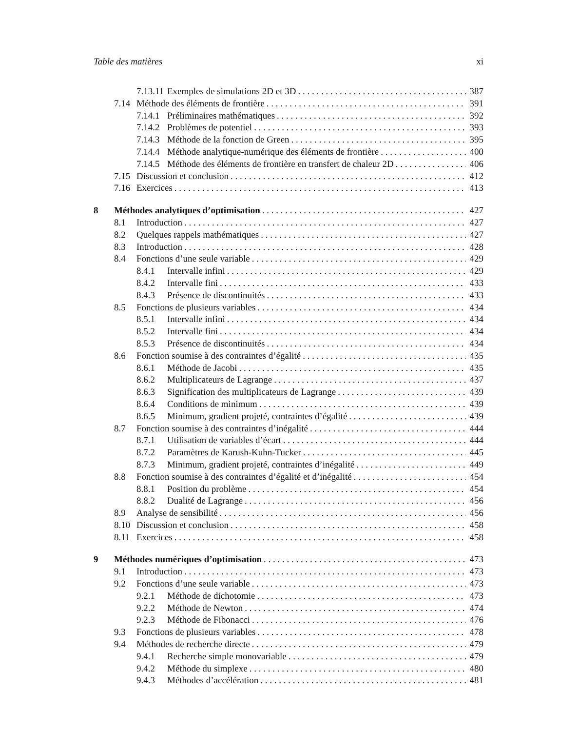Table des matières xi
7.13.11 Exemples de simulations 2D et 3D 387
7.14 Méthode des éléments de frontière 391
7.14.1 Préliminaires mathématiques 392
7.14.2 Problèmes de potentiel 393
7.14.3 Méthode de la fonction de Green 395
7.14.4 Méthode analytique-numérique des éléments de frontière 400
7.14.5 Méthode des éléments de frontière en transfert de chaleur 2D 406
7.15 Discussion et conclusion 412
7.16 Exercices 413
8 Méthodes analytiques d’optimisation 427
8.1 Introduction 427
8.2 Quelques rappels mathématiques 427
8.3 Introduction 428
8.4 Fonctions d’une seule variable 429
8.4.1 Intervalle infini 429
8.4.2 Intervalle fini 433
8.4.3 Présence de discontinuités 433
8.5 Fonctions de plusieurs variables 434
8.5.1 Intervalle infini 434
8.5.2 Intervalle fini 434
8.5.3 Présence de discontinuités 434
8.6 Fonction soumise à des contraintes d’égalité 435
8.6.1 Méthode de Jacobi 435
8.6.2 Multiplicateurs de Lagrange 437
8.6.3 Signification des multiplicateurs de Lagrange 439
8.6.4 Conditions de minimum 439
8.6.5 Minimum, gradient projeté, contraintes d’égalité 439
8.7 Fonction soumise à des contraintes d’inégalité 444
8.7.1 Utilisation de variables d’écart 444
8.7.2 Paramètres de Karush-Kuhn-Tucker 445
8.7.3 Minimum, gradient projeté, contraintes d’inégalité 449
8.8 Fonction soumise à des contraintes d’égalité et d’inégalité 454
8.8.1 Position du problème 454
8.8.2 Dualité de Lagrange 456
8.9 Analyse de sensibilité 456
8.10 Discussion et conclusion 458
8.11 Exercices 458
9 Méthodes numériques d’optimisation 473
9.1 Introduction 473
9.2 Fonctions d’une seule variable 473
9.2.1 Méthode de dichotomie 473
9.2.2 Méthode de Newton 474
9.2.3 Méthode de Fibonacci 476
9.3 Fonctions de plusieurs variables 478
9.4 Méthodes de recherche directe 479
9.4.1 Recherche simple monovariable 479
9.4.2 Méthode du simplexe 480
9.4.3 Méthodes d’accélération 481